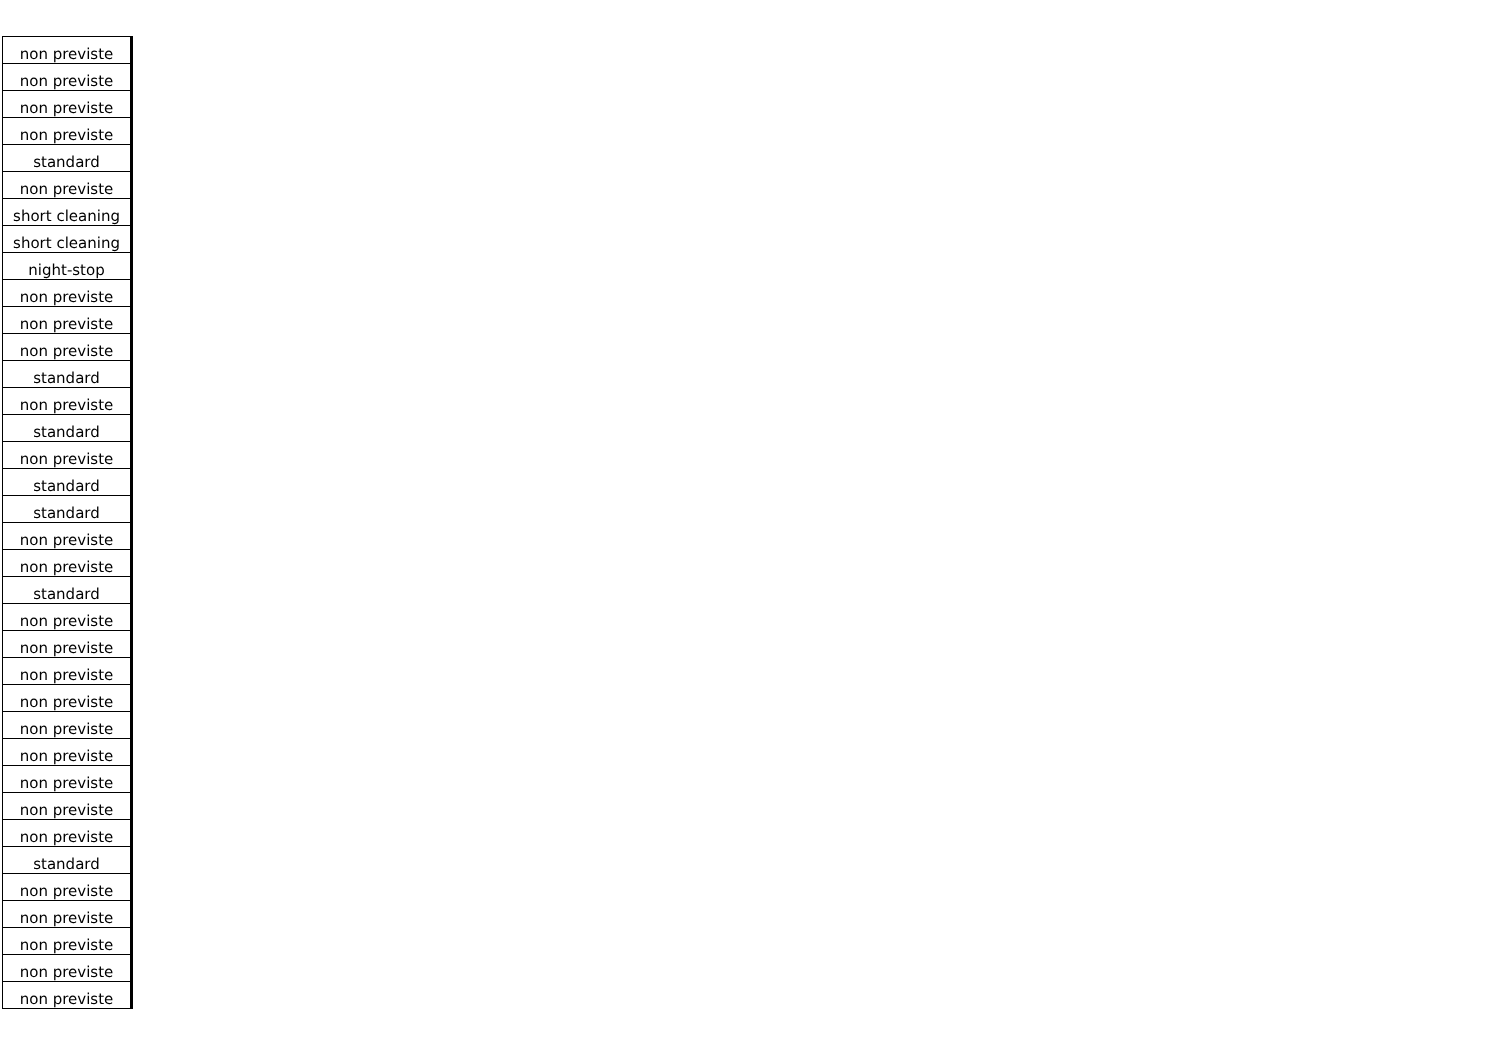| non previste |
| non previste |
| non previste |
| non previste |
| standard |
| non previste |
| short cleaning |
| short cleaning |
| night-stop |
| non previste |
| non previste |
| non previste |
| standard |
| non previste |
| standard |
| non previste |
| standard |
| standard |
| non previste |
| non previste |
| standard |
| non previste |
| non previste |
| non previste |
| non previste |
| non previste |
| non previste |
| non previste |
| non previste |
| non previste |
| standard |
| non previste |
| non previste |
| non previste |
| non previste |
| non previste |